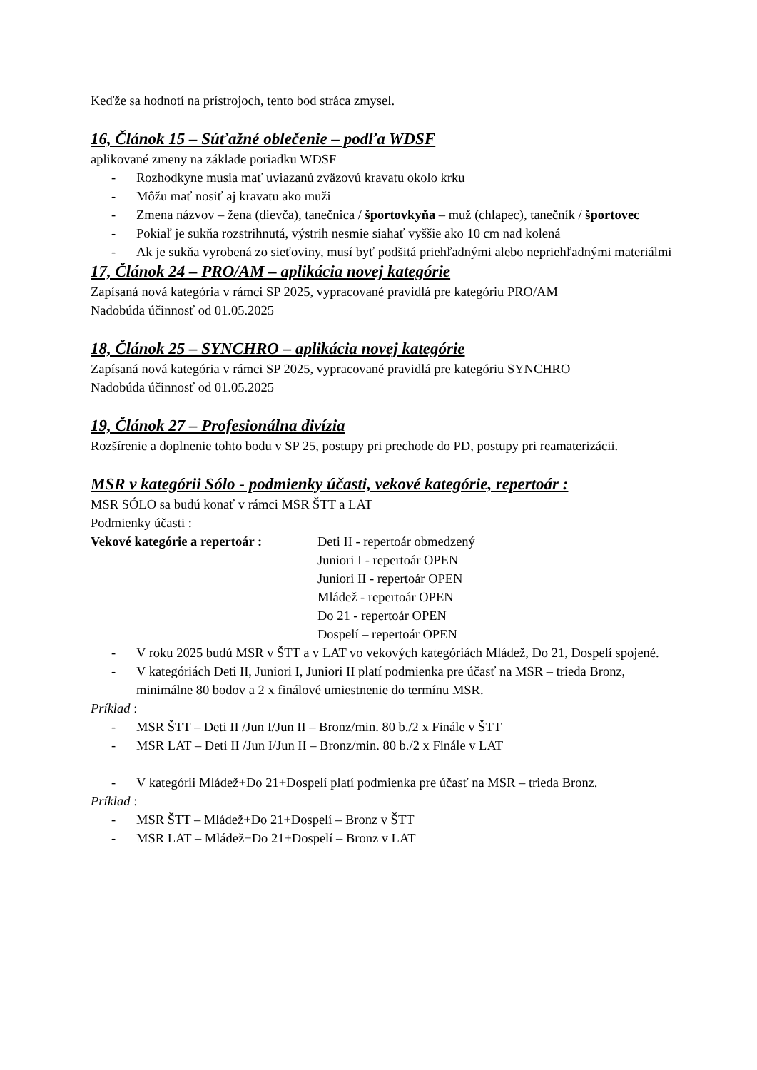Keďže sa hodnotí na prístrojoch, tento bod stráca zmysel.
16, Článok 15 – Súťažné oblečenie – podľa WDSF
aplikované zmeny na základe poriadku WDSF
- Rozhodkyne musia mať uviazanú zväzovú kravatu okolo krku
- Môžu mať nosiť aj kravatu ako muži
- Zmena názvov – žena (dievča), tanečnica / športovkyňa – muž (chlapec), tanečník / športovec
- Pokiaľ je sukňa rozstrihnutá, výstrih nesmie siahať vyššie ako 10 cm nad kolená
- Ak je sukňa vyrobená zo sieťoviny, musí byť podšitá priehľadnými alebo nepriehľadnými materiálmi
17, Článok 24 – PRO/AM – aplikácia novej kategórie
Zapísaná nová kategória v rámci SP 2025, vypracované pravidlá pre kategóriu PRO/AM
Nadobúda účinnosť od 01.05.2025
18, Článok 25 – SYNCHRO – aplikácia novej kategórie
Zapísaná nová kategória v rámci SP 2025, vypracované pravidlá pre kategóriu SYNCHRO
Nadobúda účinnosť od 01.05.2025
19, Článok 27 – Profesionálna divízia
Rozšírenie a doplnenie tohto bodu v SP 25, postupy pri prechode do PD, postupy pri reamaterizácii.
MSR v kategórii Sólo - podmienky účasti, vekové kategórie, repertoár :
MSR SÓLO sa budú konať v rámci MSR ŠTT a LAT
Podmienky účasti :
Vekové kategórie a repertoár :
Deti II - repertoár obmedzený
Juniori I - repertoár OPEN
Juniori II - repertoár OPEN
Mládež - repertoár OPEN
Do 21 - repertoár OPEN
Dospelí – repertoár OPEN
- V roku 2025 budú MSR v ŠTT a v LAT vo vekových kategóriách Mládež, Do 21, Dospelí spojené.
- V kategóriách Deti II, Juniori I, Juniori II platí podmienka pre účasť na MSR – trieda Bronz, minimálne 80 bodov a 2 x finálové umiestnenie do termínu MSR.
Príklad :
- MSR ŠTT – Deti II /Jun I/Jun II – Bronz/min. 80 b./2 x Finále v ŠTT
- MSR LAT – Deti II /Jun I/Jun II – Bronz/min. 80 b./2 x Finále v LAT
- V kategórii Mládež+Do 21+Dospelí platí podmienka pre účasť na MSR – trieda Bronz.
Príklad :
- MSR ŠTT – Mládež+Do 21+Dospelí – Bronz v ŠTT
- MSR LAT – Mládež+Do 21+Dospelí – Bronz v LAT